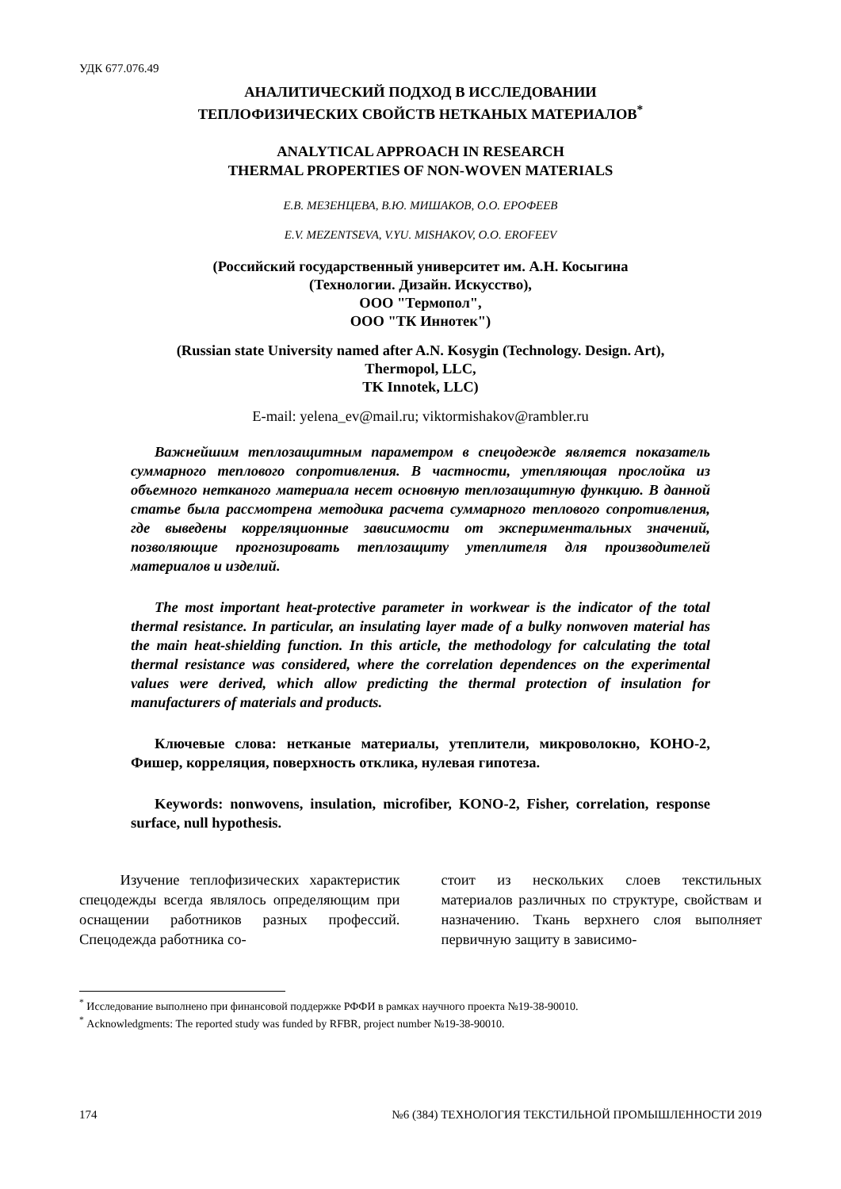УДК 677.076.49
АНАЛИТИЧЕСКИЙ ПОДХОД В ИССЛЕДОВАНИИ
ТЕПЛОФИЗИЧЕСКИХ СВОЙСТВ НЕТКАНЫХ МАТЕРИАЛОВ<sup>*</sup>
ANALYTICAL APPROACH IN RESEARCH
THERMAL PROPERTIES OF NON-WOVEN MATERIALS
Е.В. МЕЗЕНЦЕВА, В.Ю. МИШАКОВ, О.О. ЕРОФЕЕВ
E.V. MEZENTSEVA, V.YU. MISHAKOV, O.O. EROFEEV
(Российский государственный университет им. А.Н. Косыгина
(Технологии. Дизайн. Искусство),
ООО "Термопол",
ООО "ТК Иннотек")
(Russian state University named after A.N. Kosygin (Technology. Design. Art),
Thermopol, LLC,
TK Innotek, LLC)
E-mail: yelena_ev@mail.ru; viktormishakov@rambler.ru
Важнейшим теплозащитным параметром в спецодежде является показатель суммарного теплового сопротивления. В частности, утепляющая прослойка из объемного нетканого материала несет основную теплозащитную функцию. В данной статье была рассмотрена методика расчета суммарного теплового сопротивления, где выведены корреляционные зависимости от экспериментальных значений, позволяющие прогнозировать теплозащиту утеплителя для производителей материалов и изделий.
The most important heat-protective parameter in workwear is the indicator of the total thermal resistance. In particular, an insulating layer made of a bulky nonwoven material has the main heat-shielding function. In this article, the methodology for calculating the total thermal resistance was considered, where the correlation dependences on the experimental values were derived, which allow predicting the thermal protection of insulation for manufacturers of materials and products.
Ключевые слова: нетканые материалы, утеплители, микроволокно, КОНО-2, Фишер, корреляция, поверхность отклика, нулевая гипотеза.
Keywords: nonwovens, insulation, microfiber, KONO-2, Fisher, correlation, response surface, null hypothesis.
Изучение теплофизических характеристик спецодежды всегда являлось определяющим при оснащении работников разных профессий. Спецодежда работника со-
стоит из нескольких слоев текстильных материалов различных по структуре, свойствам и назначению. Ткань верхнего слоя выполняет первичную защиту в зависимо-
<sup>*</sup> Исследование выполнено при финансовой поддержке РФФИ в рамках научного проекта №19-38-90010.
<sup>*</sup> Acknowledgments: The reported study was funded by RFBR, project number №19-38-90010.
174 №6 (384) ТЕХНОЛОГИЯ ТЕКСТИЛЬНОЙ ПРОМЫШЛЕННОСТИ 2019